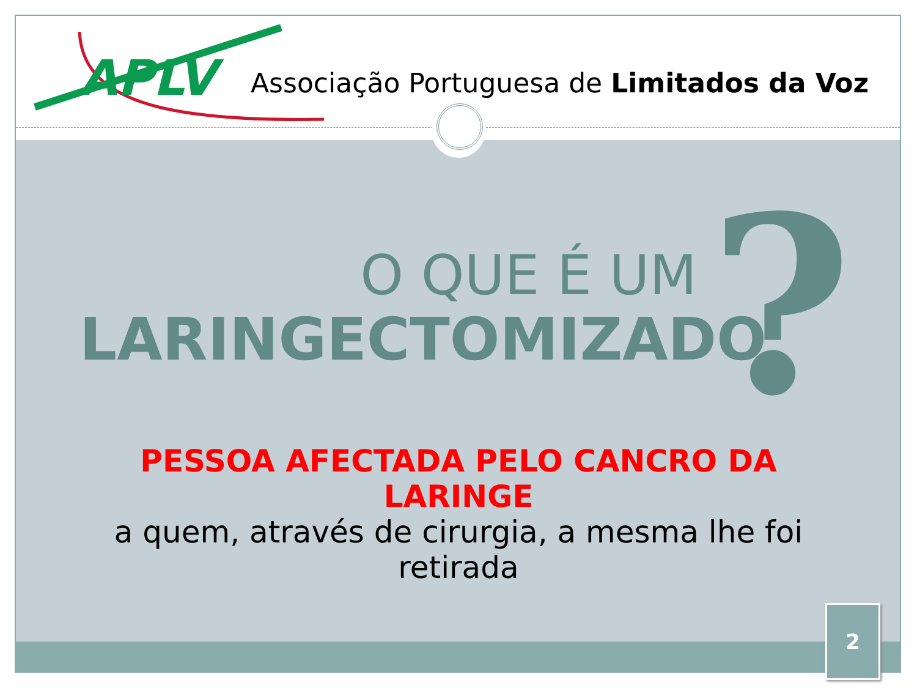APLV
Associação Portuguesa de Limitados da Voz
O QUE É UM
LARINGECTOMIZADO
?
PESSOA AFECTADA PELO CANCRO DA LARINGE
a quem, através de cirurgia, a mesma lhe foi retirada
2